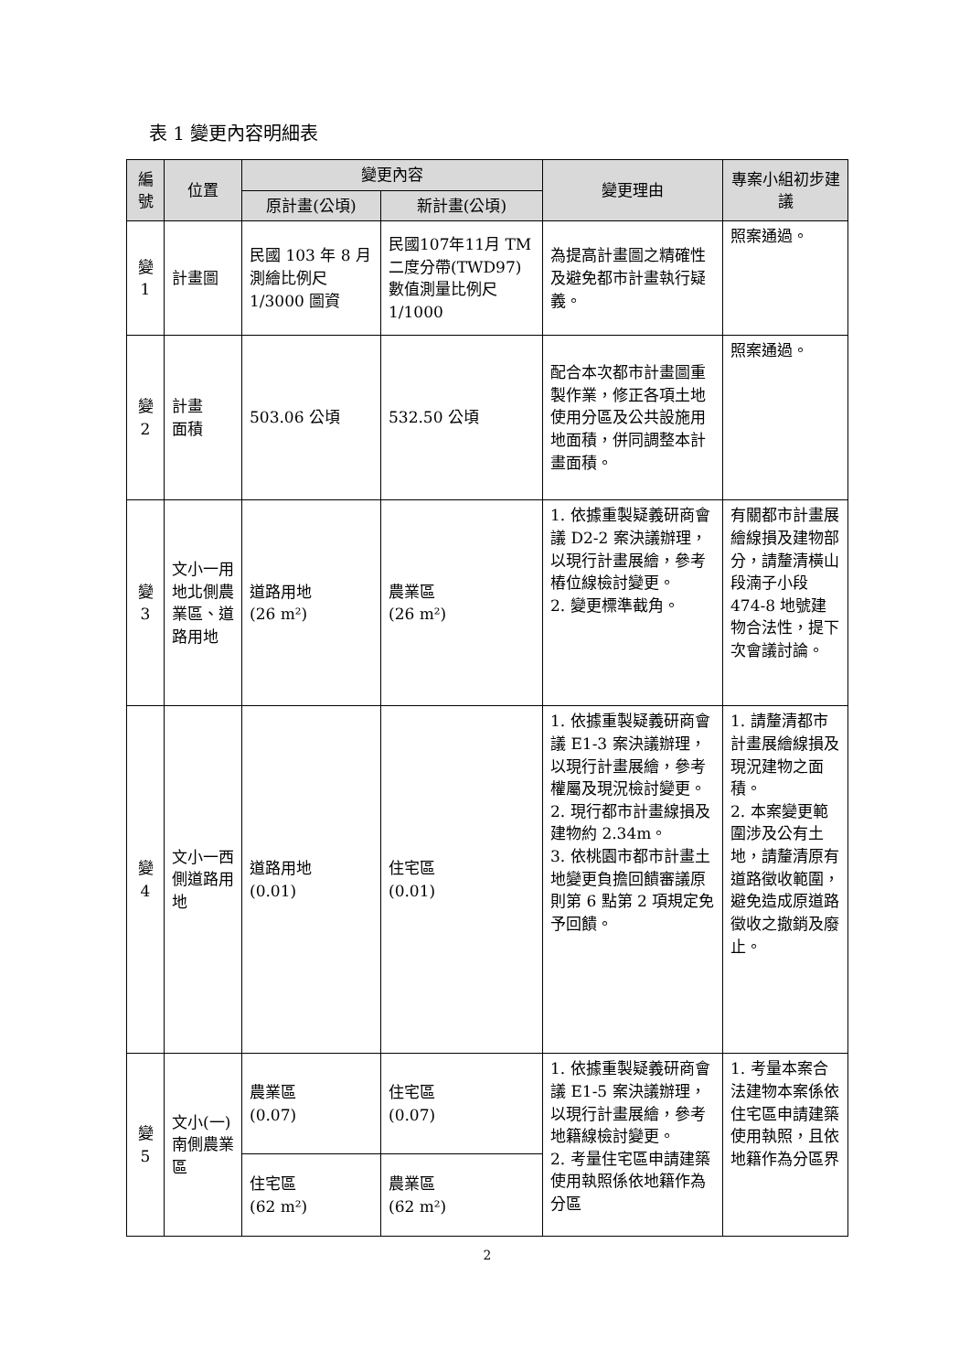表 1 變更內容明細表
| 編號 | 位置 | 變更內容 | | 變更理由 | 專案小組初步建議 |
| --- | --- | --- | --- | --- | --- |
| | | 原計畫(公頃) | 新計畫(公頃) | | |
| 變1 | 計畫圖 | 民國 103 年 8 月測繪比例尺 1/3000 圖資 | 民國107年11月 TM 二度分帶(TWD97)數值測量比例尺 1/1000 | 為提高計畫圖之精確性及避免都市計畫執行疑義。 | 照案通過。 |
| 變2 | 計畫 面積 | 503.06 公頃 | 532.50 公頃 | 配合本次都市計畫圖重製作業，修正各項土地使用分區及公共設施用地面積，併同調整本計畫面積。 | 照案通過。 |
| 變3 | 文小一用地北側農業區、道路用地 | 道路用地 (26 m²) | 農業區 (26 m²) | 1. 依據重製疑義研商會議 D2-2 案決議辦理，以現行計畫展繪，參考樁位線檢討變更。 2. 變更標準截角。 | 有關都市計畫展繪線損及建物部分，請釐清橫山段湳子小段 474-8 地號建物合法性，提下次會議討論。 |
| 變4 | 文小一西側道路用地 | 道路用地 (0.01) | 住宅區 (0.01) | 1. 依據重製疑義研商會議 E1-3 案決議辦理，以現行計畫展繪，參考權屬及現況檢討變更。 2. 現行都市計畫線損及建物約 2.34m。 3. 依桃園市都市計畫土地變更負擔回饋審議原則第 6 點第 2 項規定免予回饋。 | 1. 請釐清都市計畫展繪線損及現況建物之面積。 2. 本案變更範圍涉及公有土地，請釐清原有道路徵收範圍，避免造成原道路徵收之撤銷及廢止。 |
| 變5 | 文小(一)南側農業區 | 農業區 (0.07) | 住宅區 (0.07) | 1. 依據重製疑義研商會議 E1-5 案決議辦理，以現行計畫展繪，參考地籍線檢討變更。 2. 考量住宅區申請建築使用執照係依地籍作為分區 | 1. 考量本案合法建物本案係依住宅區申請建築使用執照，且依地籍作為分區界 |
| | | 住宅區 (62 m²) | 農業區 (62 m²) | | |
2